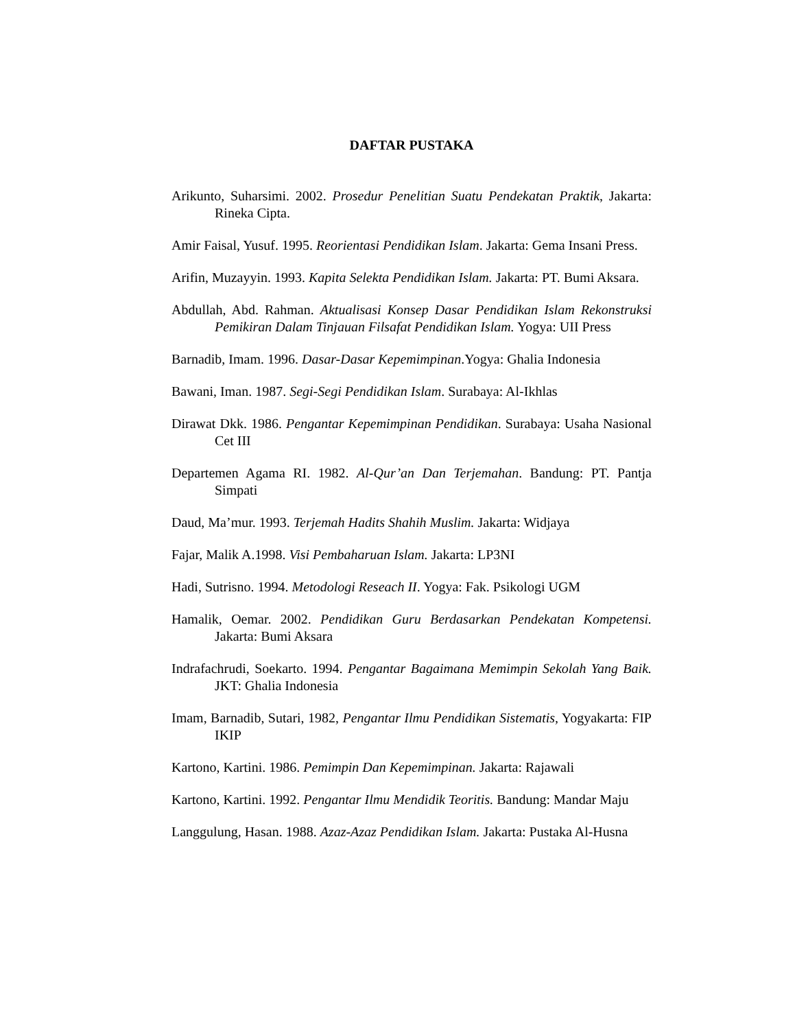DAFTAR PUSTAKA
Arikunto, Suharsimi. 2002. Prosedur Penelitian Suatu Pendekatan Praktik, Jakarta: Rineka Cipta.
Amir Faisal, Yusuf. 1995. Reorientasi Pendidikan Islam. Jakarta: Gema Insani Press.
Arifin, Muzayyin. 1993. Kapita Selekta Pendidikan Islam. Jakarta: PT. Bumi Aksara.
Abdullah, Abd. Rahman. Aktualisasi Konsep Dasar Pendidikan Islam Rekonstruksi Pemikiran Dalam Tinjauan Filsafat Pendidikan Islam. Yogya: UII Press
Barnadib, Imam. 1996. Dasar-Dasar Kepemimpinan.Yogya: Ghalia Indonesia
Bawani, Iman. 1987. Segi-Segi Pendidikan Islam. Surabaya: Al-Ikhlas
Dirawat Dkk. 1986. Pengantar Kepemimpinan Pendidikan. Surabaya: Usaha Nasional Cet III
Departemen Agama RI. 1982. Al-Qur’an Dan Terjemahan. Bandung: PT. Pantja Simpati
Daud, Ma’mur. 1993. Terjemah Hadits Shahih Muslim. Jakarta: Widjaya
Fajar, Malik A.1998. Visi Pembaharuan Islam. Jakarta: LP3NI
Hadi, Sutrisno. 1994. Metodologi Reseach II. Yogya: Fak. Psikologi UGM
Hamalik, Oemar. 2002. Pendidikan Guru Berdasarkan Pendekatan Kompetensi. Jakarta: Bumi Aksara
Indrafachrudi, Soekarto. 1994. Pengantar Bagaimana Memimpin Sekolah Yang Baik. JKT: Ghalia Indonesia
Imam, Barnadib, Sutari, 1982, Pengantar Ilmu Pendidikan Sistematis, Yogyakarta: FIP IKIP
Kartono, Kartini. 1986. Pemimpin Dan Kepemimpinan. Jakarta: Rajawali
Kartono, Kartini. 1992. Pengantar Ilmu Mendidik Teoritis. Bandung: Mandar Maju
Langgulung, Hasan. 1988. Azaz-Azaz Pendidikan Islam. Jakarta: Pustaka Al-Husna